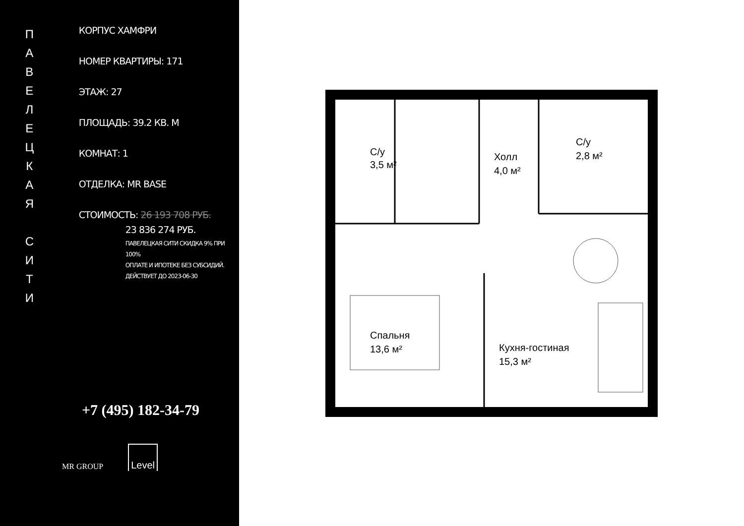ПАВЕЛЕЦКАЯ
СИТИ
КОРПУС ХАМФРИ
НОМЕР КВАРТИРЫ: 171
ЭТАЖ: 27
ПЛОЩАДЬ: 39.2 КВ. М
КОМНАТ: 1
ОТДЕЛКА: MR BASE
СТОИМОСТЬ: 26 193 708 РУБ.
23 836 274 РУБ.
ПАВЕЛЕЦКАЯ СИТИ СКИДКА 9% ПРИ 100%
ОПЛАТЕ И ИПОТЕКЕ БЕЗ СУБСИДИЙ.
ДЕЙСТВУЕТ ДО 2023-06-30
+7 (495) 182-34-79
MR GROUP Level
С/у
3,5 м²
Холл
4,0 м²
С/у
2,8 м²
Спальня
13,6 м²
Кухня-гостиная
15,3 м²